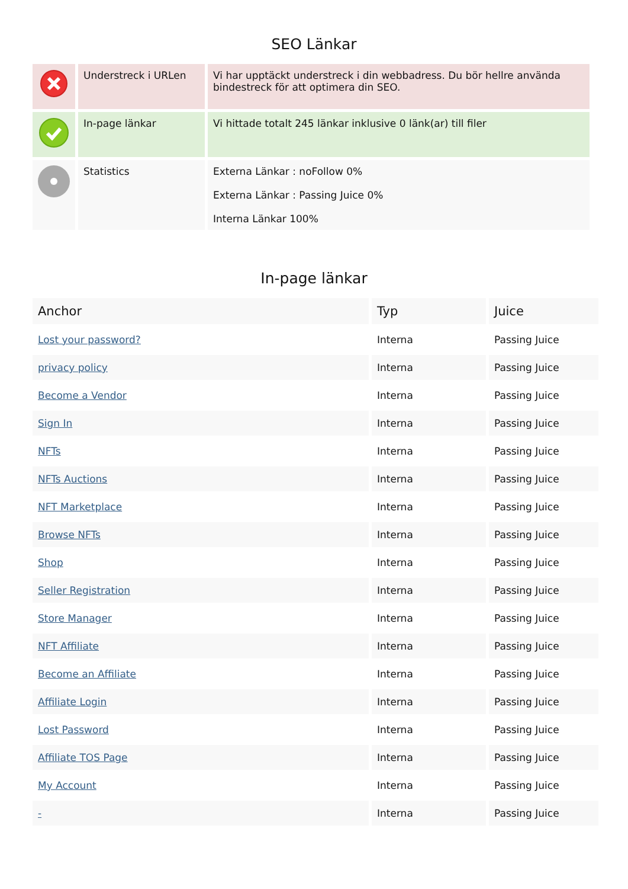SEO Länkar
| | Understreck i URLen | Vi har upptäckt understreck i din webbadress. Du bör hellre använda bindestreck för att optimera din SEO. |
| | In-page länkar | Vi hittade totalt 245 länkar inklusive 0 länk(ar) till filer |
| | Statistics | Externa Länkar : noFollow 0% Externa Länkar : Passing Juice 0% Interna Länkar 100% |
In-page länkar
| Anchor | Typ | Juice |
| --- | --- | --- |
| Lost your password? | Interna | Passing Juice |
| privacy policy | Interna | Passing Juice |
| Become a Vendor | Interna | Passing Juice |
| Sign In | Interna | Passing Juice |
| NFTs | Interna | Passing Juice |
| NFTs Auctions | Interna | Passing Juice |
| NFT Marketplace | Interna | Passing Juice |
| Browse NFTs | Interna | Passing Juice |
| Shop | Interna | Passing Juice |
| Seller Registration | Interna | Passing Juice |
| Store Manager | Interna | Passing Juice |
| NFT Affiliate | Interna | Passing Juice |
| Become an Affiliate | Interna | Passing Juice |
| Affiliate Login | Interna | Passing Juice |
| Lost Password | Interna | Passing Juice |
| Affiliate TOS Page | Interna | Passing Juice |
| My Account | Interna | Passing Juice |
| - | Interna | Passing Juice |